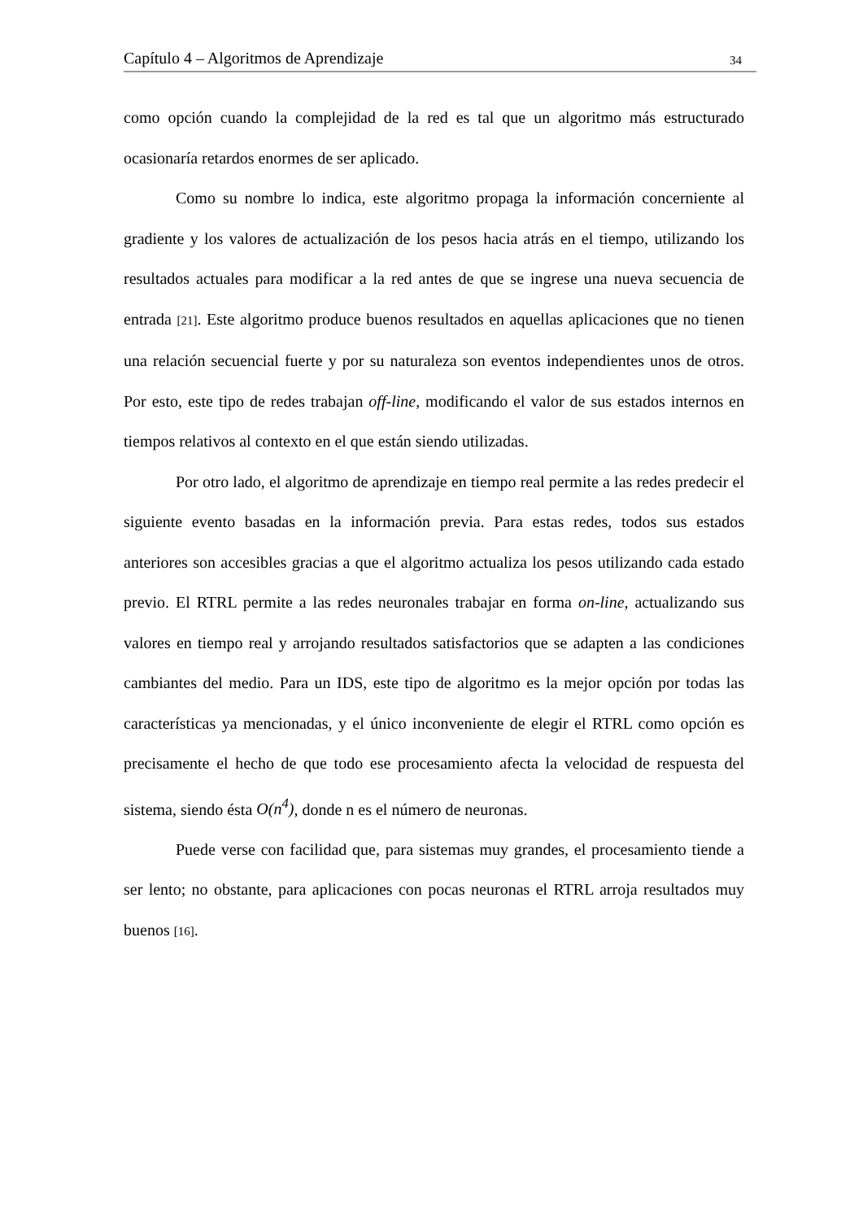Capítulo 4 – Algoritmos de Aprendizaje 34
como opción cuando la complejidad de la red es tal que un algoritmo más estructurado ocasionaría retardos enormes de ser aplicado.
Como su nombre lo indica, este algoritmo propaga la información concerniente al gradiente y los valores de actualización de los pesos hacia atrás en el tiempo, utilizando los resultados actuales para modificar a la red antes de que se ingrese una nueva secuencia de entrada [21]. Este algoritmo produce buenos resultados en aquellas aplicaciones que no tienen una relación secuencial fuerte y por su naturaleza son eventos independientes unos de otros. Por esto, este tipo de redes trabajan off-line, modificando el valor de sus estados internos en tiempos relativos al contexto en el que están siendo utilizadas.
Por otro lado, el algoritmo de aprendizaje en tiempo real permite a las redes predecir el siguiente evento basadas en la información previa. Para estas redes, todos sus estados anteriores son accesibles gracias a que el algoritmo actualiza los pesos utilizando cada estado previo. El RTRL permite a las redes neuronales trabajar en forma on-line, actualizando sus valores en tiempo real y arrojando resultados satisfactorios que se adapten a las condiciones cambiantes del medio. Para un IDS, este tipo de algoritmo es la mejor opción por todas las características ya mencionadas, y el único inconveniente de elegir el RTRL como opción es precisamente el hecho de que todo ese procesamiento afecta la velocidad de respuesta del sistema, siendo ésta O(n<sup>4</sup>), donde n es el número de neuronas.
Puede verse con facilidad que, para sistemas muy grandes, el procesamiento tiende a ser lento; no obstante, para aplicaciones con pocas neuronas el RTRL arroja resultados muy buenos [16].